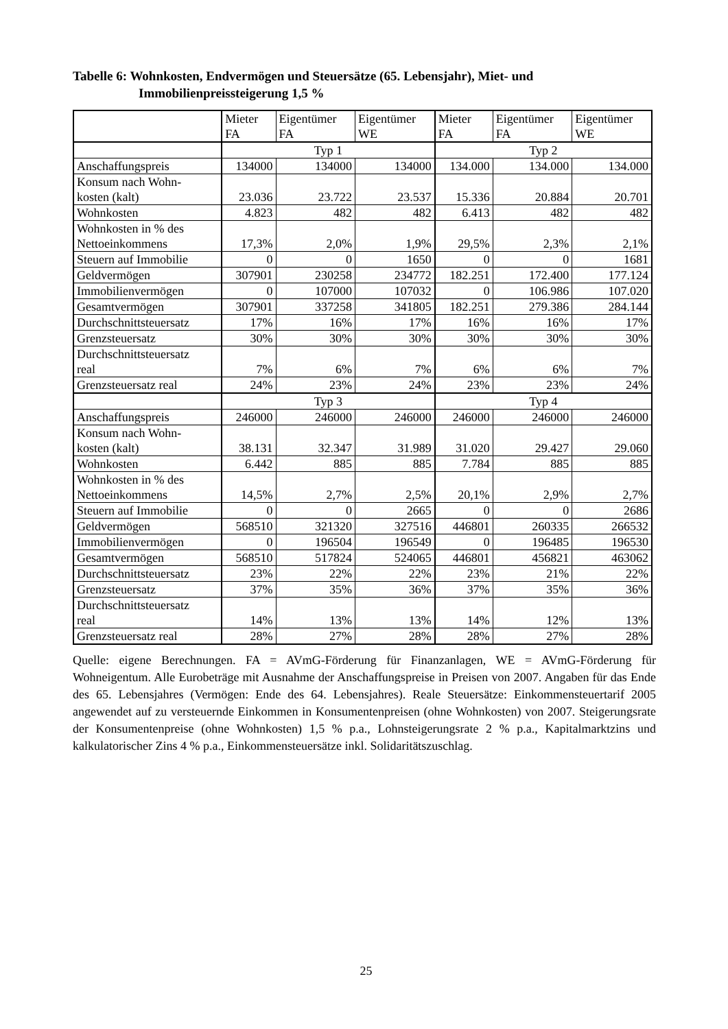Tabelle 6: Wohnkosten, Endvermögen und Steuersätze (65. Lebensjahr), Miet- und Immobilienpreissteigerung 1,5 %
| | Mieter FA | Eigentümer FA | Eigentümer WE | Mieter FA | Eigentümer FA | Eigentümer WE |
| | Typ 1 | | | Typ 2 | | |
| Anschaffungspreis | 134000 | 134000 | 134000 | 134.000 | 134.000 | 134.000 |
| Konsum nach Wohn- kosten (kalt) | 23.036 | 23.722 | 23.537 | 15.336 | 20.884 | 20.701 |
| Wohnkosten | 4.823 | 482 | 482 | 6.413 | 482 | 482 |
| Wohnkosten in % des Nettoeinkommens | 17,3% | 2,0% | 1,9% | 29,5% | 2,3% | 2,1% |
| Steuern auf Immobilie | 0 | 0 | 1650 | 0 | 0 | 1681 |
| Geldvermögen | 307901 | 230258 | 234772 | 182.251 | 172.400 | 177.124 |
| Immobilienvermögen | 0 | 107000 | 107032 | 0 | 106.986 | 107.020 |
| Gesamtvermögen | 307901 | 337258 | 341805 | 182.251 | 279.386 | 284.144 |
| Durchschnittsteuersatz | 17% | 16% | 17% | 16% | 16% | 17% |
| Grenzsteuersatz | 30% | 30% | 30% | 30% | 30% | 30% |
| Durchschnittsteuersatz real | 7% | 6% | 7% | 6% | 6% | 7% |
| Grenzsteuersatz real | 24% | 23% | 24% | 23% | 23% | 24% |
| | Typ 3 | | | Typ 4 | | |
| Anschaffungspreis | 246000 | 246000 | 246000 | 246000 | 246000 | 246000 |
| Konsum nach Wohn- kosten (kalt) | 38.131 | 32.347 | 31.989 | 31.020 | 29.427 | 29.060 |
| Wohnkosten | 6.442 | 885 | 885 | 7.784 | 885 | 885 |
| Wohnkosten in % des Nettoeinkommens | 14,5% | 2,7% | 2,5% | 20,1% | 2,9% | 2,7% |
| Steuern auf Immobilie | 0 | 0 | 2665 | 0 | 0 | 2686 |
| Geldvermögen | 568510 | 321320 | 327516 | 446801 | 260335 | 266532 |
| Immobilienvermögen | 0 | 196504 | 196549 | 0 | 196485 | 196530 |
| Gesamtvermögen | 568510 | 517824 | 524065 | 446801 | 456821 | 463062 |
| Durchschnittsteuersatz | 23% | 22% | 22% | 23% | 21% | 22% |
| Grenzsteuersatz | 37% | 35% | 36% | 37% | 35% | 36% |
| Durchschnittsteuersatz real | 14% | 13% | 13% | 14% | 12% | 13% |
| Grenzsteuersatz real | 28% | 27% | 28% | 28% | 27% | 28% |
Quelle: eigene Berechnungen. FA = AVmG-Förderung für Finanzanlagen, WE = AVmG-Förderung für Wohneigentum. Alle Eurobeträge mit Ausnahme der Anschaffungspreise in Preisen von 2007. Angaben für das Ende des 65. Lebensjahres (Vermögen: Ende des 64. Lebensjahres). Reale Steuersätze: Einkommensteuertarif 2005 angewendet auf zu versteuernde Einkommen in Konsumentenpreisen (ohne Wohnkosten) von 2007. Steigerungsrate der Konsumentenpreise (ohne Wohnkosten) 1,5 % p.a., Lohnsteigerungsrate 2 % p.a., Kapitalmarktzins und kalkulatorischer Zins 4 % p.a., Einkommensteuersätze inkl. Solidaritätszuschlag.
25